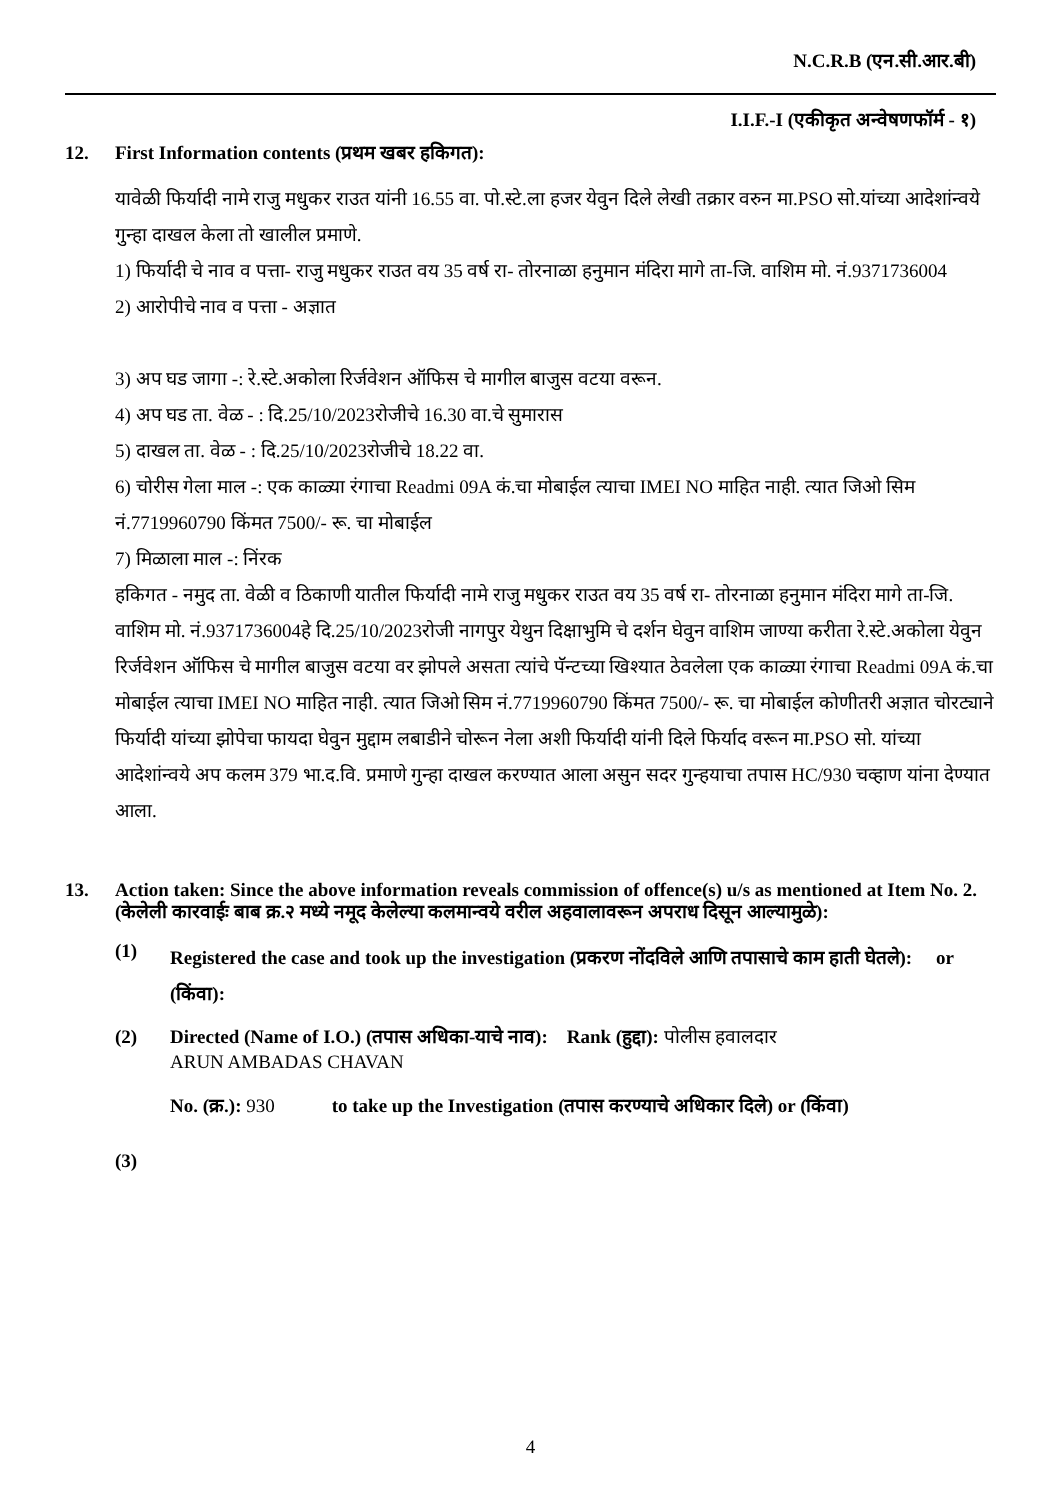N.C.R.B (एन.सी.आर.बी)
I.I.F.-I (एकीकृत अन्वेषणफॉर्म - १)
12. First Information contents (प्रथम खबर हकिगत):
यावेळी फिर्यादी नामे राजु मधुकर राउत यांनी 16.55 वा. पो.स्टे.ला हजर येवुन दिले लेखी तक्रार वरुन मा.PSO सो.यांच्या आदेशांन्वये गुन्हा दाखल केला तो खालील प्रमाणे.
1) फिर्यादी चे नाव व पत्ता- राजु मधुकर राउत वय 35 वर्ष रा- तोरनाळा हनुमान मंदिरा मागे ता-जि. वाशिम मो. नं.9371736004
2) आरोपीचे नाव व पत्ता - अज्ञात
3) अप घड जागा -: रे.स्टे.अकोला रिर्जवेशन ऑफिस चे मागील बाजुस वटया वरून.
4) अप घड ता. वेळ - : दि.25/10/2023रोजीचे 16.30 वा.चे सुमारास
5) दाखल ता. वेळ - : दि.25/10/2023रोजीचे 18.22 वा.
6) चोरीस गेला माल -: एक काळ्या रंगाचा Readmi 09A कं.चा मोबाईल त्याचा IMEI NO माहित नाही. त्यात जिओ सिम नं.7719960790 किंमत 7500/- रू. चा मोबाईल
7) मिळाला माल -: निंरक
हकिगत - नमुद ता. वेळी व ठिकाणी यातील फिर्यादी नामे राजु मधुकर राउत वय 35 वर्ष रा- तोरनाळा हनुमान मंदिरा मागे ता-जि. वाशिम मो. नं.9371736004हे दि.25/10/2023रोजी नागपुर येथुन दिक्षाभुमि चे दर्शन घेवुन वाशिम जाण्या करीता रे.स्टे.अकोला येवुन रिर्जवेशन ऑफिस चे मागील बाजुस वटया वर झोपले असता त्यांचे पॅन्टच्या खिश्यात ठेवलेला एक काळ्या रंगाचा Readmi 09A कं.चा मोबाईल त्याचा IMEI NO माहित नाही. त्यात जिओ सिम नं.7719960790 किंमत 7500/- रू. चा मोबाईल कोणीतरी अज्ञात चोरट्याने फिर्यादी यांच्या झोपेचा फायदा घेवुन मुद्दाम लबाडीने चोरून नेला अशी फिर्यादी यांनी दिले फिर्याद वरून मा.PSO सो. यांच्या आदेशांन्वये अप कलम 379 भा.द.वि. प्रमाणे गुन्हा दाखल करण्यात आला असुन सदर गुन्हयाचा तपास HC/930 चव्हाण यांना देण्यात आला.
13. Action taken: Since the above information reveals commission of offence(s) u/s as mentioned at Item No. 2.
(केलेली कारवाईः बाब क्र.२ मध्ये नमूद केलेल्या कलमान्वये वरील अहवालावरून अपराध दिसून आल्यामुळे):
(1)
Registered the case and took up the investigation (प्रकरण नोंदविले आणि तपासाचे काम हाती घेतले): or (किंवा):
(2) Directed (Name of I.O.) (तपास अधिका-याचे नाव): Rank (हुद्दा): पोलीस हवालदार
ARUN AMBADAS CHAVAN
No. (क्र.): 930 to take up the Investigation (तपास करण्याचे अधिकार दिले) or (किंवा)
(3)
4